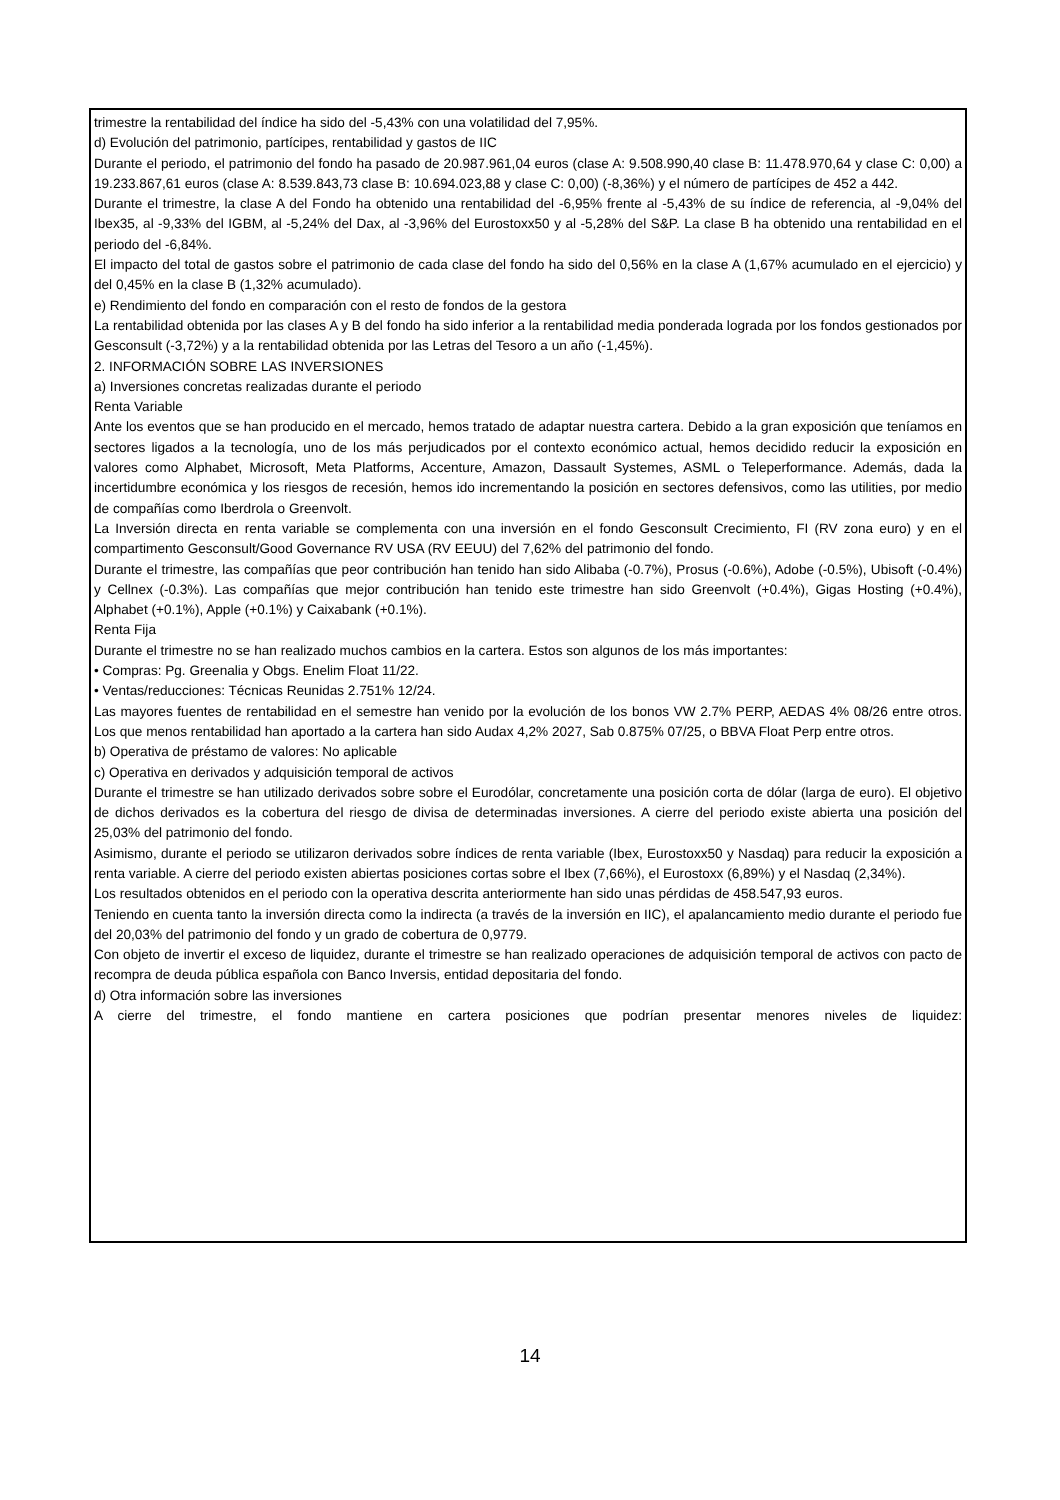trimestre la rentabilidad del índice ha sido del -5,43% con una volatilidad del 7,95%.
d) Evolución del patrimonio, partícipes, rentabilidad y gastos de IIC
Durante el periodo, el patrimonio del fondo ha pasado de 20.987.961,04 euros (clase A: 9.508.990,40 clase B: 11.478.970,64 y clase C: 0,00) a 19.233.867,61 euros (clase A: 8.539.843,73 clase B: 10.694.023,88 y clase C: 0,00) (-8,36%) y el número de partícipes de 452 a 442.
Durante el trimestre, la clase A del Fondo ha obtenido una rentabilidad del -6,95% frente al -5,43% de su índice de referencia, al -9,04% del Ibex35, al -9,33% del IGBM, al -5,24% del Dax, al -3,96% del Eurostoxx50 y al -5,28% del S&P. La clase B ha obtenido una rentabilidad en el periodo del -6,84%.
El impacto del total de gastos sobre el patrimonio de cada clase del fondo ha sido del 0,56% en la clase A (1,67% acumulado en el ejercicio) y del 0,45% en la clase B (1,32% acumulado).
e) Rendimiento del fondo en comparación con el resto de fondos de la gestora
La rentabilidad obtenida por las clases A y B del fondo ha sido inferior a la rentabilidad media ponderada lograda por los fondos gestionados por Gesconsult (-3,72%) y a la rentabilidad obtenida por las Letras del Tesoro a un año (-1,45%).
2. INFORMACIÓN SOBRE LAS INVERSIONES
a) Inversiones concretas realizadas durante el periodo
Renta Variable
Ante los eventos que se han producido en el mercado, hemos tratado de adaptar nuestra cartera. Debido a la gran exposición que teníamos en sectores ligados a la tecnología, uno de los más perjudicados por el contexto económico actual, hemos decidido reducir la exposición en valores como Alphabet, Microsoft, Meta Platforms, Accenture, Amazon, Dassault Systemes, ASML o Teleperformance. Además, dada la incertidumbre económica y los riesgos de recesión, hemos ido incrementando la posición en sectores defensivos, como las utilities, por medio de compañías como Iberdrola o Greenvolt.
La Inversión directa en renta variable se complementa con una inversión en el fondo Gesconsult Crecimiento, FI (RV zona euro) y en el compartimento Gesconsult/Good Governance RV USA (RV EEUU) del 7,62% del patrimonio del fondo.
Durante el trimestre, las compañías que peor contribución han tenido han sido Alibaba (-0.7%), Prosus (-0.6%), Adobe (-0.5%), Ubisoft (-0.4%) y Cellnex (-0.3%). Las compañías que mejor contribución han tenido este trimestre han sido Greenvolt (+0.4%), Gigas Hosting (+0.4%), Alphabet (+0.1%), Apple (+0.1%) y Caixabank (+0.1%).
Renta Fija
Durante el trimestre no se han realizado muchos cambios en la cartera. Estos son algunos de los más importantes:
• Compras: Pg. Greenalia y Obgs. Enelim Float 11/22.
• Ventas/reducciones: Técnicas Reunidas 2.751% 12/24.
Las mayores fuentes de rentabilidad en el semestre han venido por la evolución de los bonos VW 2.7% PERP, AEDAS 4% 08/26 entre otros. Los que menos rentabilidad han aportado a la cartera han sido Audax 4,2% 2027, Sab 0.875% 07/25, o BBVA Float Perp entre otros.
b) Operativa de préstamo de valores: No aplicable
c) Operativa en derivados y adquisición temporal de activos
Durante el trimestre se han utilizado derivados sobre sobre el Eurodólar, concretamente una posición corta de dólar (larga de euro). El objetivo de dichos derivados es la cobertura del riesgo de divisa de determinadas inversiones. A cierre del periodo existe abierta una posición del 25,03% del patrimonio del fondo.
Asimismo, durante el periodo se utilizaron derivados sobre índices de renta variable (Ibex, Eurostoxx50 y Nasdaq) para reducir la exposición a renta variable. A cierre del periodo existen abiertas posiciones cortas sobre el Ibex (7,66%), el Eurostoxx (6,89%) y el Nasdaq (2,34%).
Los resultados obtenidos en el periodo con la operativa descrita anteriormente han sido unas pérdidas de 458.547,93 euros.
Teniendo en cuenta tanto la inversión directa como la indirecta (a través de la inversión en IIC), el apalancamiento medio durante el periodo fue del 20,03% del patrimonio del fondo y un grado de cobertura de 0,9779.
Con objeto de invertir el exceso de liquidez, durante el trimestre se han realizado operaciones de adquisición temporal de activos con pacto de recompra de deuda pública española con Banco Inversis, entidad depositaria del fondo.
d) Otra información sobre las inversiones
A cierre del trimestre, el fondo mantiene en cartera posiciones que podrían presentar menores niveles de liquidez:
14